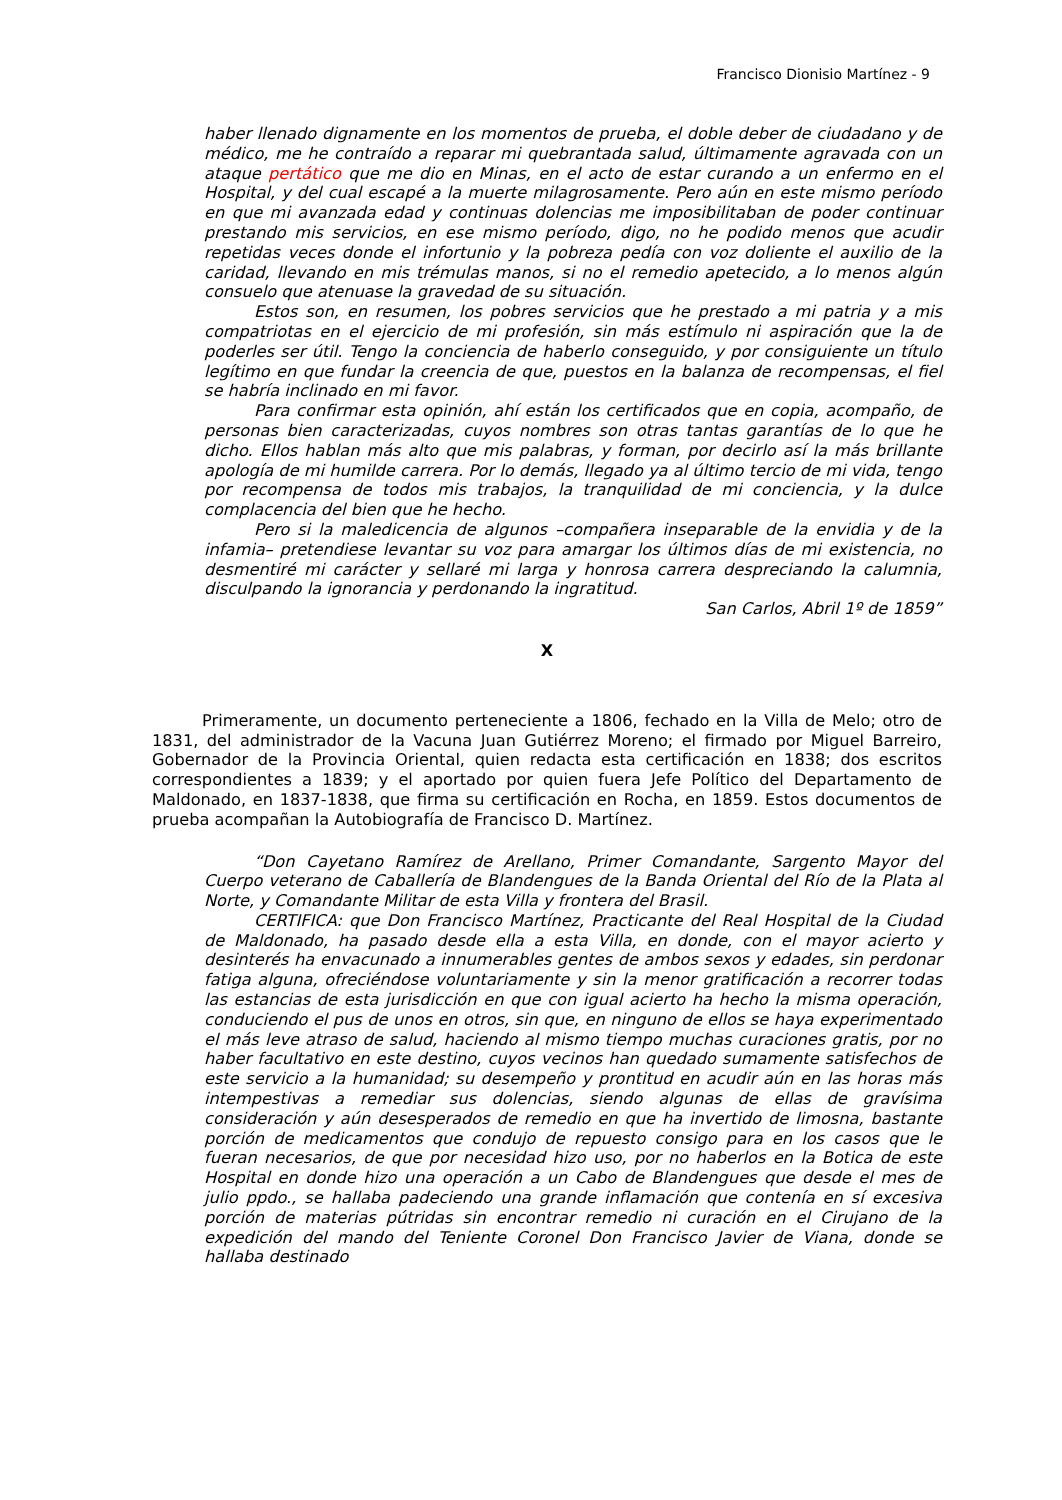Francisco Dionisio Martínez - 9
haber llenado dignamente en los momentos de prueba, el doble deber de ciudadano y de médico, me he contraído a reparar mi quebrantada salud, últimamente agravada con un ataque pertático que me dio en Minas, en el acto de estar curando a un enfermo en el Hospital, y del cual escapé a la muerte milagrosamente. Pero aún en este mismo período en que mi avanzada edad y continuas dolencias me imposibilitaban de poder continuar prestando mis servicios, en ese mismo período, digo, no he podido menos que acudir repetidas veces donde el infortunio y la pobreza pedía con voz doliente el auxilio de la caridad, llevando en mis trémulas manos, si no el remedio apetecido, a lo menos algún consuelo que atenuase la gravedad de su situación.
Estos son, en resumen, los pobres servicios que he prestado a mi patria y a mis compatriotas en el ejercicio de mi profesión, sin más estímulo ni aspiración que la de poderles ser útil. Tengo la conciencia de haberlo conseguido, y por consiguiente un título legítimo en que fundar la creencia de que, puestos en la balanza de recompensas, el fiel se habría inclinado en mi favor.
Para confirmar esta opinión, ahí están los certificados que en copia, acompaño, de personas bien caracterizadas, cuyos nombres son otras tantas garantías de lo que he dicho. Ellos hablan más alto que mis palabras, y forman, por decirlo así la más brillante apología de mi humilde carrera. Por lo demás, llegado ya al último tercio de mi vida, tengo por recompensa de todos mis trabajos, la tranquilidad de mi conciencia, y la dulce complacencia del bien que he hecho.
Pero si la maledicencia de algunos –compañera inseparable de la envidia y de la infamia– pretendiese levantar su voz para amargar los últimos días de mi existencia, no desmentiré mi carácter y sellaré mi larga y honrosa carrera despreciando la calumnia, disculpando la ignorancia y perdonando la ingratitud.
San Carlos, Abril 1º de 1859”
X
Primeramente, un documento perteneciente a 1806, fechado en la Villa de Melo; otro de 1831, del administrador de la Vacuna Juan Gutiérrez Moreno; el firmado por Miguel Barreiro, Gobernador de la Provincia Oriental, quien redacta esta certificación en 1838; dos escritos correspondientes a 1839; y el aportado por quien fuera Jefe Político del Departamento de Maldonado, en 1837-1838, que firma su certificación en Rocha, en 1859. Estos documentos de prueba acompañan la Autobiografía de Francisco D. Martínez.
“Don Cayetano Ramírez de Arellano, Primer Comandante, Sargento Mayor del Cuerpo veterano de Caballería de Blandengues de la Banda Oriental del Río de la Plata al Norte, y Comandante Militar de esta Villa y frontera del Brasil.
CERTIFICA: que Don Francisco Martínez, Practicante del Real Hospital de la Ciudad de Maldonado, ha pasado desde ella a esta Villa, en donde, con el mayor acierto y desinterés ha envacunado a innumerables gentes de ambos sexos y edades, sin perdonar fatiga alguna, ofreciéndose voluntariamente y sin la menor gratificación a recorrer todas las estancias de esta jurisdicción en que con igual acierto ha hecho la misma operación, conduciendo el pus de unos en otros, sin que, en ninguno de ellos se haya experimentado el más leve atraso de salud, haciendo al mismo tiempo muchas curaciones gratis, por no haber facultativo en este destino, cuyos vecinos han quedado sumamente satisfechos de este servicio a la humanidad; su desempeño y prontitud en acudir aún en las horas más intempestivas a remediar sus dolencias, siendo algunas de ellas de gravísima consideración y aún desesperados de remedio en que ha invertido de limosna, bastante porción de medicamentos que condujo de repuesto consigo para en los casos que le fueran necesarios, de que por necesidad hizo uso, por no haberlos en la Botica de este Hospital en donde hizo una operación a un Cabo de Blandengues que desde el mes de julio ppdo., se hallaba padeciendo una grande inflamación que contenía en sí excesiva porción de materias pútridas sin encontrar remedio ni curación en el Cirujano de la expedición del mando del Teniente Coronel Don Francisco Javier de Viana, donde se hallaba destinado